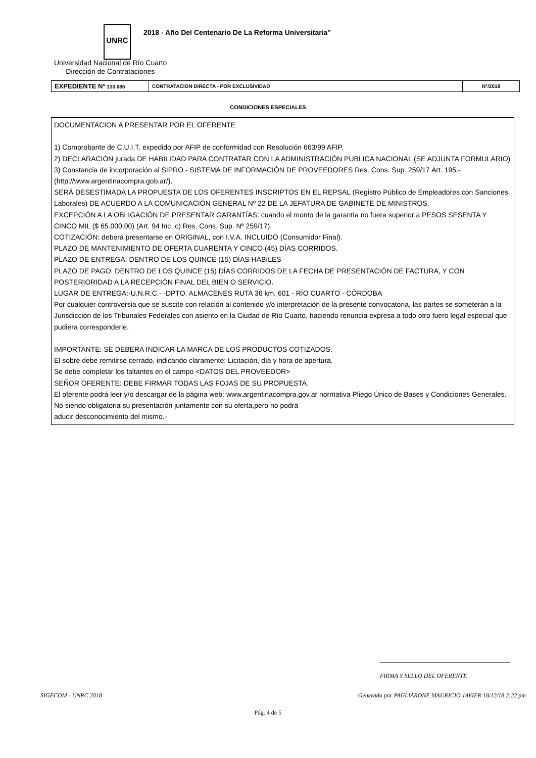UNRC
2018 - Año Del Centenario De La Reforma Universitaria"
Universidad Nacional de Río Cuarto
Dirección de Contrataciones
| EXPEDIENTE N° 130.686 | CONTRATACION DIRECTA - POR EXCLUSIVIDAD | N°/2018 |
CONDICIONES ESPECIALES
DOCUMENTACION A PRESENTAR POR EL OFERENTE
1) Comprobante de C.U.I.T. expedido por AFIP de conformidad con Resolución 663/99 AFIP.
2) DECLARACIÓN jurada DE HABILIDAD PARA CONTRATAR CON LA ADMINISTRACIÓN PUBLICA NACIONAL (SE ADJUNTA FORMULARIO)
3) Constancia de incorporación al SIPRO - SISTEMA DE INFORMACIÓN DE PROVEEDORES Res. Cons. Sup. 259/17 Art. 195.- (http://www.argentinacompra.gob.ar/).
SERÁ DESESTIMADA LA PROPUESTA DE LOS OFERENTES INSCRIPTOS EN EL REPSAL (Registro Público de Empleadores con Sanciones Laborales) DE ACUERDO A LA COMUNICACIÓN GENERAL Nº 22 DE LA JEFATURA DE GABINETE DE MINISTROS.
EXCEPCIÓN A LA OBLIGACIÓN DE PRESENTAR GARANTÍAS: cuando el monto de la garantía no fuera superior a PESOS SESENTA Y CINCO MIL ($ 65.000,00) (Art. 94 Inc. c) Res. Cons. Sup. Nº 259/17).
COTIZACIÓN: deberá presentarse en ORIGINAL, con I.V.A. INCLUIDO (Consumidor Final).
PLAZO DE MANTENIMIENTO DE OFERTA CUARENTA Y CINCO (45) DÍAS CORRIDOS.
PLAZO DE ENTREGA: DENTRO DE LOS QUINCE (15) DÍAS HABILES
PLAZO DE PAGO: DENTRO DE LOS QUINCE (15) DÍAS CORRIDOS DE LA FECHA DE PRESENTACIÓN DE FACTURA, Y CON POSTERIORIDAD A LA RECEPCIÓN FINAL DEL BIEN O SERVICIO.
LUGAR DE ENTREGA:-U.N.R.C.- -DPTO. ALMACENES RUTA 36 km. 601 - RÍO CUARTO - CÓRDOBA
Por cualquier controversia que se suscite con relación al contenido y/o interpretación de la presente convocatoria, las partes se someterán a la Jurisdicción de los Tribunales Federales con asiento en la Ciudad de Río Cuarto, haciendo renuncia expresa a todo otro fuero legal especial que pudiera corresponderle.
IMPORTANTE: SE DEBERA INDICAR LA MARCA DE LOS PRODUCTOS COTIZADOS.
El sobre debe remitirse cerrado, indicando claramente: Licitación, día y hora de apertura.
Se debe completar los faltantes en el campo <DATOS DEL PROVEEDOR>
SEÑOR OFERENTE: DEBE FIRMAR TODAS LAS FOJAS DE SU PROPUESTA.
El oferente podrá leer y/o descargar de la página web: www.argentinacompra.gov.ar normativa Pliego Único de Bases y Condiciones Generales. No siendo obligatoria su presentación juntamente con su oferta,pero no podrá
aducir desconocimiento del mismo.-
FIRMA Y SELLO DEL OFERENTE
SIGECOM - UNRC 2018
Generado por PAGLIARONE MAURICIO JAVIER 18/12/18 2:22 pm
Pág. 4 de 5